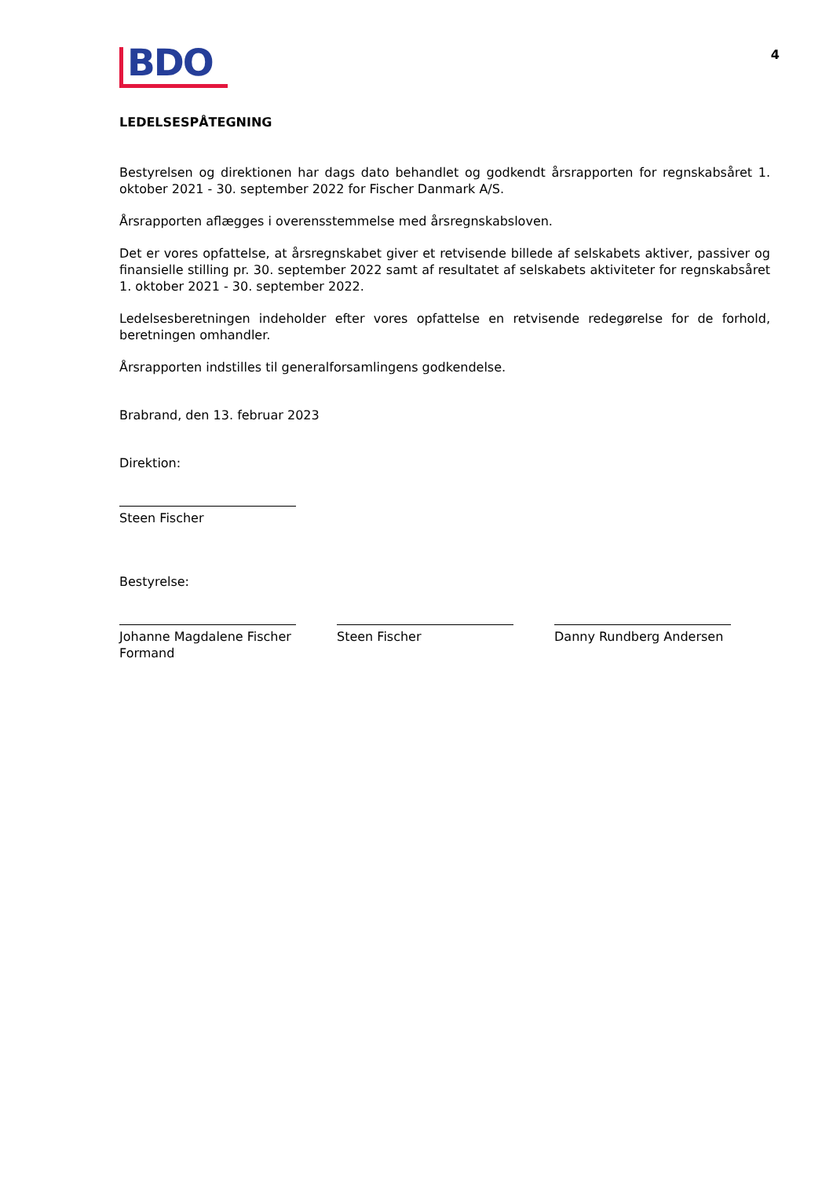4
BDO
LEDELSESPÅTEGNING
Bestyrelsen og direktionen har dags dato behandlet og godkendt årsrapporten for regnskabsåret 1. oktober 2021 - 30. september 2022 for Fischer Danmark A/S.
Årsrapporten aflægges i overensstemmelse med årsregnskabsloven.
Det er vores opfattelse, at årsregnskabet giver et retvisende billede af selskabets aktiver, passiver og finansielle stilling pr. 30. september 2022 samt af resultatet af selskabets aktiviteter for regnskabsåret 1. oktober 2021 - 30. september 2022.
Ledelsesberetningen indeholder efter vores opfattelse en retvisende redegørelse for de forhold, beretningen omhandler.
Årsrapporten indstilles til generalforsamlingens godkendelse.
Brabrand, den 13. februar 2023
Direktion:
Steen Fischer
Bestyrelse:
Johanne Magdalene Fischer
Formand
Steen Fischer Danny Rundberg Andersen